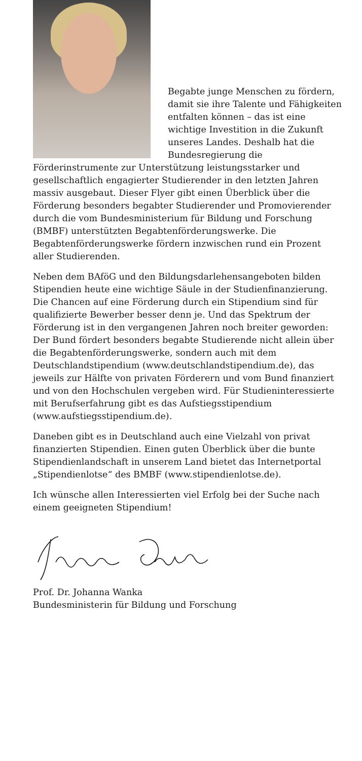Begabte junge Menschen zu fördern, damit sie ihre Talente und Fähigkeiten entfalten können – das ist eine wichtige Investition in die Zukunft unseres Landes. Deshalb hat die Bundesregierung die Förderinstrumente zur Unterstützung leistungsstarker und gesellschaftlich engagierter Studierender in den letzten Jahren massiv ausgebaut. Dieser Flyer gibt einen Überblick über die Förderung besonders begabter Studierender und Promovierender durch die vom Bundesministerium für Bildung und Forschung (BMBF) unterstützten Begabtenförderungswerke. Die Begabtenförderungswerke fördern inzwischen rund ein Prozent aller Studierenden.
Neben dem BAföG und den Bildungsdarlehensangeboten bilden Stipendien heute eine wichtige Säule in der Studienfinanzierung. Die Chancen auf eine Förderung durch ein Stipendium sind für qualifizierte Bewerber besser denn je. Und das Spektrum der Förderung ist in den vergangenen Jahren noch breiter geworden: Der Bund fördert besonders begabte Studierende nicht allein über die Begabtenförderungswerke, sondern auch mit dem Deutschlandstipendium (www.deutschlandstipendium.de), das jeweils zur Hälfte von privaten Förderern und vom Bund finanziert und von den Hochschulen vergeben wird. Für Studieninteressierte mit Berufserfahrung gibt es das Aufstiegsstipendium (www.aufstiegsstipendium.de).
Daneben gibt es in Deutschland auch eine Vielzahl von privat finanzierten Stipendien. Einen guten Überblick über die bunte Stipendienlandschaft in unserem Land bietet das Internetportal „Stipendienlotse“ des BMBF (www.stipendienlotse.de).
Ich wünsche allen Interessierten viel Erfolg bei der Suche nach einem geeigneten Stipendium!
Prof. Dr. Johanna Wanka
Bundesministerin für Bildung und Forschung